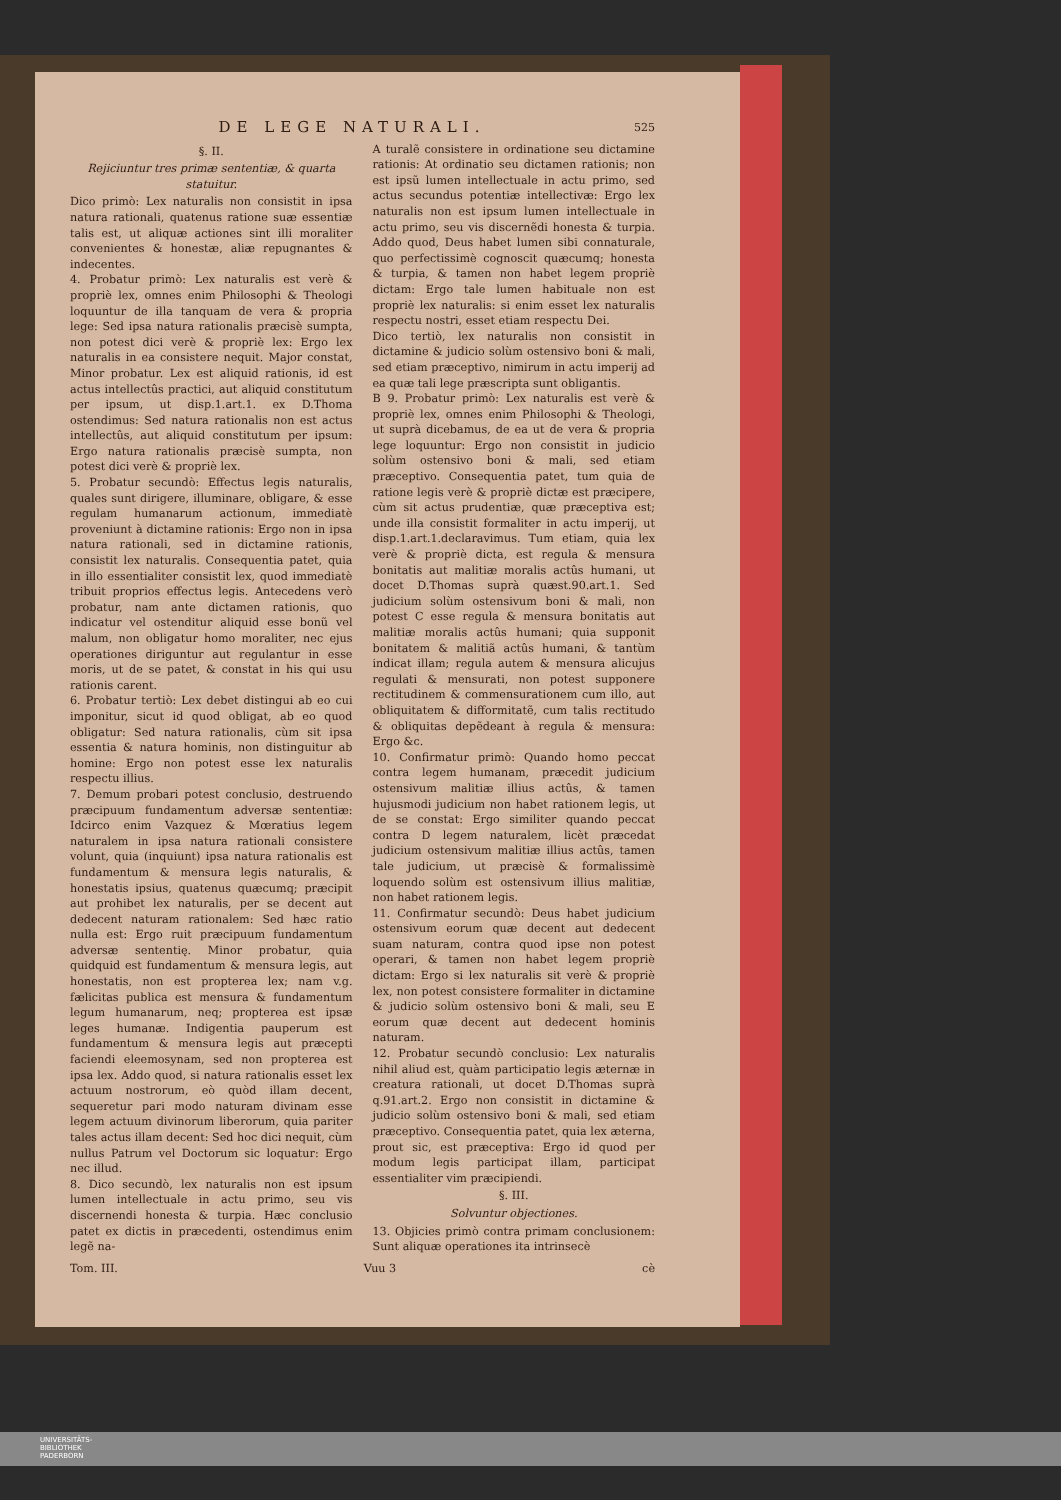DE LEGE NATURALI. 525
§. II.
Rejiciuntur tres primæ sententiæ, & quarta statuitur.
Dico primò: Lex naturalis non consistit in ipsa natura rationali, quatenus ratione suæ essentiæ talis est, ut aliquæ actiones sint illi moraliter convenientes & honestæ, aliæ repugnantes & indecentes.
4. Probatur primò: Lex naturalis est verè & propriè lex, omnes enim Philosophi & Theologi loquuntur de illa tanquam de vera & propria lege: Sed ipsa natura rationalis præcisè sumpta, non potest dici verè & propriè lex: Ergo lex naturalis in ea consistere nequit. Major constat, Minor probatur. Lex est aliquid rationis, id est actus intellectûs practici, aut aliquid constitutum per ipsum, ut disp.1.art.1. ex D.Thoma ostendimus: Sed natura rationalis non est actus intellectûs, aut aliquid constitutum per ipsum: Ergo natura rationalis præcisè sumpta, non potest dici verè & propriè lex.
5. Probatur secundò: Effectus legis naturalis, quales sunt dirigere, illuminare, obligare, & esse regulam humanarum actionum, immediatè proveniunt à dictamine rationis: Ergo non in ipsa natura rationali, sed in dictamine rationis, consistit lex naturalis. Consequentia patet, quia in illo essentialiter consistit lex, quod immediatè tribuit proprios effectus legis. Antecedens verò probatur, nam ante dictamen rationis, quo indicatur vel ostenditur aliquid esse bonũ vel malum, non obligatur homo moraliter, nec ejus operationes diriguntur aut regulantur in esse moris, ut de se patet, & constat in his qui usu rationis carent.
6. Probatur tertiò: Lex debet distingui ab eo cui imponitur, sicut id quod obligat, ab eo quod obligatur: Sed natura rationalis, cùm sit ipsa essentia & natura hominis, non distinguitur ab homine: Ergo non potest esse lex naturalis respectu illius.
7. Demum probari potest conclusio, destruendo præcipuum fundamentum adversæ sententiæ: Idcirco enim Vazquez & Mœratius legem naturalem in ipsa natura rationali consistere volunt, quia (inquiunt) ipsa natura rationalis est fundamentum & mensura legis naturalis, & honestatis ipsius, quatenus quæcumq; præcipit aut prohibet lex naturalis, per se decent aut dedecent naturam rationalem: Sed hæc ratio nulla est: Ergo ruit præcipuum fundamentum adversæ sententię. Minor probatur, quia quidquid est fundamentum & mensura legis, aut honestatis, non est propterea lex; nam v.g. fælicitas publica est mensura & fundamentum legum humanarum, neq; propterea est ipsæ leges humanæ. Indigentia pauperum est fundamentum & mensura legis aut præcepti faciendi eleemosynam, sed non propterea est ipsa lex. Addo quod, si natura rationalis esset lex actuum nostrorum, eò quòd illam decent, sequeretur pari modo naturam divinam esse legem actuum divinorum liberorum, quia pariter tales actus illam decent: Sed hoc dici nequit, cùm nullus Patrum vel Doctorum sic loquatur: Ergo nec illud.
8. Dico secundò, lex naturalis non est ipsum lumen intellectuale in actu primo, seu vis discernendi honesta & turpia. Hæc conclusio patet ex dictis in præcedenti, ostendimus enim legẽ na-
A turalẽ consistere in ordinatione seu dictamine rationis: At ordinatio seu dictamen rationis; non est ipsũ lumen intellectuale in actu primo, sed actus secundus potentiæ intellectivæ: Ergo lex naturalis non est ipsum lumen intellectuale in actu primo, seu vis discernẽdi honesta & turpia. Addo quod, Deus habet lumen sibi connaturale, quo perfectissimè cognoscit quæcumq; honesta & turpia, & tamen non habet legem propriè dictam: Ergo tale lumen habituale non est propriè lex naturalis: si enim esset lex naturalis respectu nostri, esset etiam respectu Dei.
Dico tertiò, lex naturalis non consistit in dictamine & judicio solùm ostensivo boni & mali, sed etiam præceptivo, nimirum in actu imperij ad ea quæ tali lege præscripta sunt obligantis.
B 9. Probatur primò: Lex naturalis est verè & propriè lex, omnes enim Philosophi & Theologi, ut suprà dicebamus, de ea ut de vera & propria lege loquuntur: Ergo non consistit in judicio solùm ostensivo boni & mali, sed etiam præceptivo. Consequentia patet, tum quia de ratione legis verè & propriè dictæ est præcipere, cùm sit actus prudentiæ, quæ præceptiva est; unde illa consistit formaliter in actu imperij, ut disp.1.art.1.declaravimus. Tum etiam, quia lex verè & propriè dicta, est regula & mensura bonitatis aut malitiæ moralis actûs humani, ut docet D.Thomas suprà quæst.90.art.1. Sed judicium solùm ostensivum boni & mali, non potest C esse regula & mensura bonitatis aut malitiæ moralis actûs humani; quia supponit bonitatem & malitiã actûs humani, & tantùm indicat illam; regula autem & mensura alicujus regulati & mensurati, non potest supponere rectitudinem & commensurationem cum illo, aut obliquitatem & difformitatẽ, cum talis rectitudo & obliquitas depẽdeant à regula & mensura: Ergo &c.
10. Confirmatur primò: Quando homo peccat contra legem humanam, præcedit judicium ostensivum malitiæ illius actûs, & tamen hujusmodi judicium non habet rationem legis, ut de se constat: Ergo similiter quando peccat contra D legem naturalem, licèt præcedat judicium ostensivum malitiæ illius actûs, tamen tale judicium, ut præcisè & formalissimè loquendo solùm est ostensivum illius malitiæ, non habet rationem legis.
11. Confirmatur secundò: Deus habet judicium ostensivum eorum quæ decent aut dedecent suam naturam, contra quod ipse non potest operari, & tamen non habet legem propriè dictam: Ergo si lex naturalis sit verè & propriè lex, non potest consistere formaliter in dictamine & judicio solùm ostensivo boni & mali, seu E eorum quæ decent aut dedecent hominis naturam.
12. Probatur secundò conclusio: Lex naturalis nihil aliud est, quàm participatio legis æternæ in creatura rationali, ut docet D.Thomas suprà q.91.art.2. Ergo non consistit in dictamine & judicio solùm ostensivo boni & mali, sed etiam præceptivo. Consequentia patet, quia lex æterna, prout sic, est præceptiva: Ergo id quod per modum legis participat illam, participat essentialiter vim præcipiendi.
§. III.
Solvuntur objectiones.
13. Objicies primò contra primam conclusionem: Sunt aliquæ operationes ita intrinsecè
Tom. III. Vuu 3 cè
UNIVERSITÄTS-
BIBLIOTHEK
PADERBORN